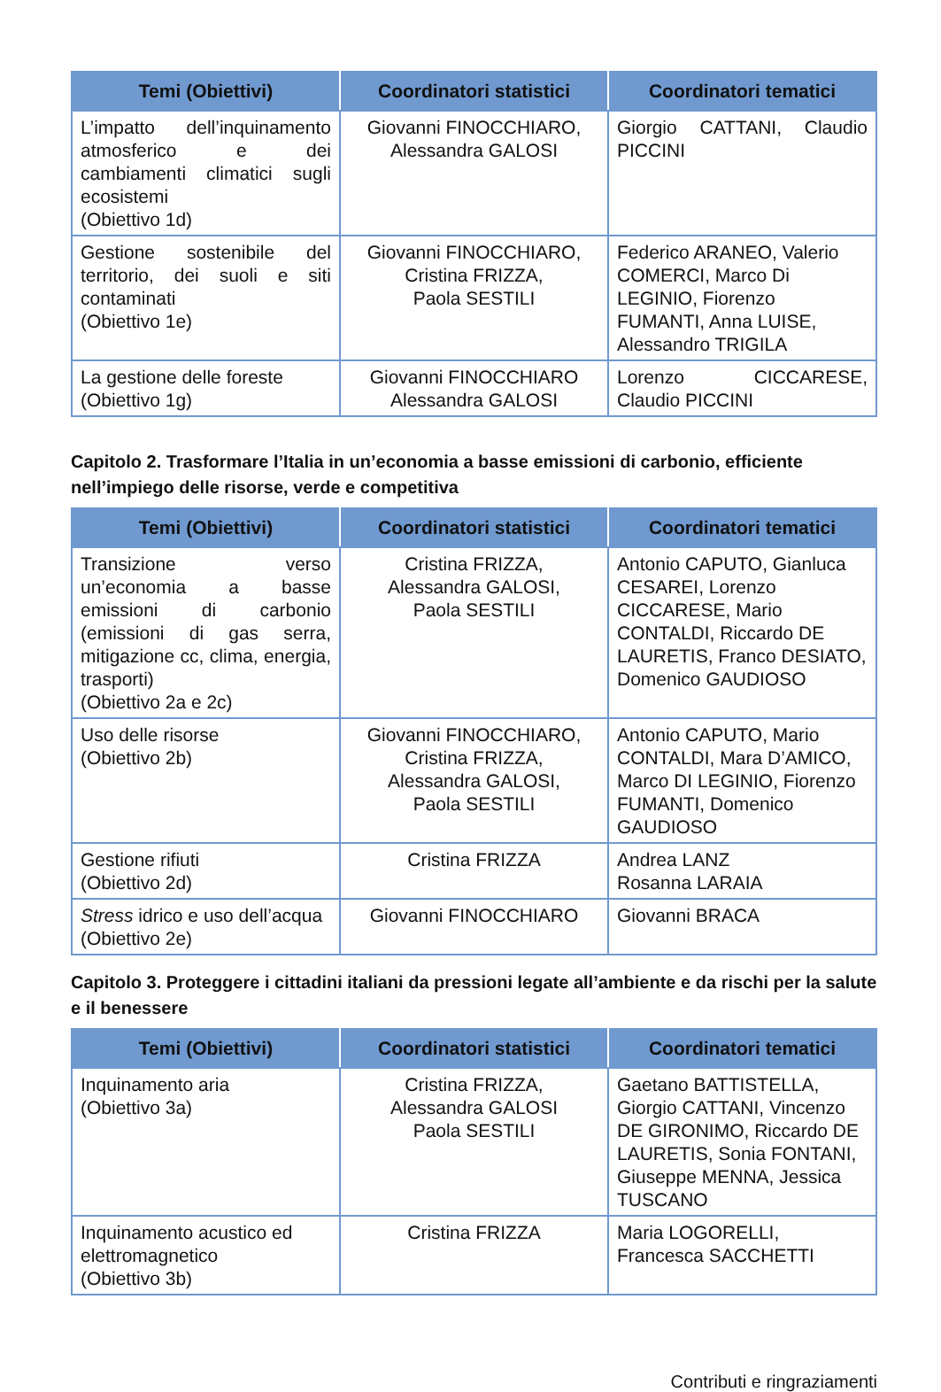| Temi (Obiettivi) | Coordinatori statistici | Coordinatori tematici |
| --- | --- | --- |
| L’impatto dell’inquinamento atmosferico e dei cambiamenti climatici sugli ecosistemi (Obiettivo 1d) | Giovanni FINOCCHIARO, Alessandra GALOSI | Giorgio CATTANI, Claudio PICCINI |
| Gestione sostenibile del territorio, dei suoli e siti contaminati (Obiettivo 1e) | Giovanni FINOCCHIARO, Cristina FRIZZA, Paola SESTILI | Federico ARANEO, Valerio COMERCI, Marco Di LEGINIO, Fiorenzo FUMANTI, Anna LUISE, Alessandro TRIGILA |
| La gestione delle foreste (Obiettivo 1g) | Giovanni FINOCCHIARO Alessandra GALOSI | Lorenzo CICCARESE, Claudio PICCINI |
Capitolo 2. Trasformare l’Italia in un’economia a basse emissioni di carbonio, efficiente nell’impiego delle risorse, verde e competitiva
| Temi (Obiettivi) | Coordinatori statistici | Coordinatori tematici |
| --- | --- | --- |
| Transizione verso un’economia a basse emissioni di carbonio (emissioni di gas serra, mitigazione cc, clima, energia, trasporti) (Obiettivo 2a e 2c) | Cristina FRIZZA, Alessandra GALOSI, Paola SESTILI | Antonio CAPUTO, Gianluca CESAREI, Lorenzo CICCARESE, Mario CONTALDI, Riccardo DE LAURETIS, Franco DESIATO, Domenico GAUDIOSO |
| Uso delle risorse (Obiettivo 2b) | Giovanni FINOCCHIARO, Cristina FRIZZA, Alessandra GALOSI, Paola SESTILI | Antonio CAPUTO, Mario CONTALDI, Mara D’AMICO, Marco DI LEGINIO, Fiorenzo FUMANTI, Domenico GAUDIOSO |
| Gestione rifiuti (Obiettivo 2d) | Cristina FRIZZA | Andrea LANZ Rosanna LARAIA |
| Stress idrico e uso dell’acqua (Obiettivo 2e) | Giovanni FINOCCHIARO | Giovanni BRACA |
Capitolo 3. Proteggere i cittadini italiani da pressioni legate all’ambiente e da rischi per la salute e il benessere
| Temi (Obiettivi) | Coordinatori statistici | Coordinatori tematici |
| --- | --- | --- |
| Inquinamento aria (Obiettivo 3a) | Cristina FRIZZA, Alessandra GALOSI Paola SESTILI | Gaetano BATTISTELLA, Giorgio CATTANI, Vincenzo DE GIRONIMO, Riccardo DE LAURETIS, Sonia FONTANI, Giuseppe MENNA, Jessica TUSCANO |
| Inquinamento acustico ed elettromagnetico (Obiettivo 3b) | Cristina FRIZZA | Maria LOGORELLI, Francesca SACCHETTI |
Contributi e ringraziamenti